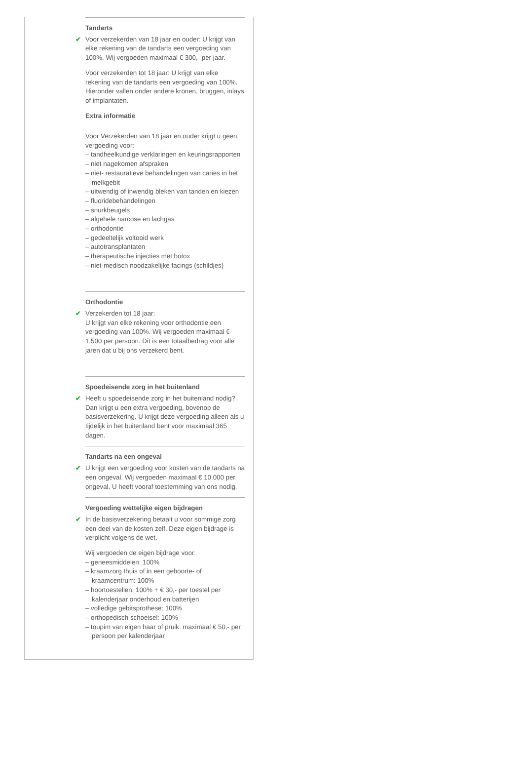Tandarts
✔ Voor verzekerden van 18 jaar en ouder: U krijgt van elke rekening van de tandarts een vergoeding van 100%. Wij vergoeden maximaal € 300,- per jaar.
Voor verzekerden tot 18 jaar: U krijgt van elke rekening van de tandarts een vergoeding van 100%. Hieronder vallen onder andere kronen, bruggen, inlays of implantaten.
Extra informatie
Voor Verzekerden van 18 jaar en ouder krijgt u geen vergoeding voor:
– tandheelkundige verklaringen en keuringsrapporten
– niet nagekomen afspraken
– niet- restauratieve behandelingen van cariës in het melkgebit
– uitwendig of inwendig bleken van tanden en kiezen
– fluoridebehandelingen
– snurkbeugels
– algehele narcose en lachgas
– orthodontie
– gedeeltelijk voltooid werk
– autotransplantaten
– therapeutische injecties met botox
– niet-medisch noodzakelijke facings (schildjes)
Orthodontie
✔ Verzekerden tot 18 jaar:
U krijgt van elke rekening voor orthodontie een vergoeding van 100%. Wij vergoeden maximaal € 1.500 per persoon. Dit is een totaalbedrag voor alle jaren dat u bij ons verzekerd bent.
Spoedeisende zorg in het buitenland
✔ Heeft u spoedeisende zorg in het buitenland nodig? Dan krijgt u een extra vergoeding, bovenop de basisverzekering. U krijgt deze vergoeding alleen als u tijdelijk in het buitenland bent voor maximaal 365 dagen.
Tandarts na een ongeval
✔ U krijgt een vergoeding voor kosten van de tandarts na een ongeval. Wij vergoeden maximaal € 10.000 per ongeval. U heeft vooraf toestemming van ons nodig.
Vergoeding wettelijke eigen bijdragen
✔ In de basisverzekering betaalt u voor sommige zorg een deel van de kosten zelf. Deze eigen bijdrage is verplicht volgens de wet.
Wij vergoeden de eigen bijdrage voor:
– geneesmiddelen: 100%
– kraamzorg thuis of in een geboorte- of kraamcentrum: 100%
– hoortoestellen: 100% + € 30,- per toestel per kalenderjaar onderhoud en batterijen
– volledige gebitsprothese: 100%
– orthopedisch schoeisel: 100%
– toupim van eigen haar of pruik: maximaal € 50,- per persoon per kalenderjaar